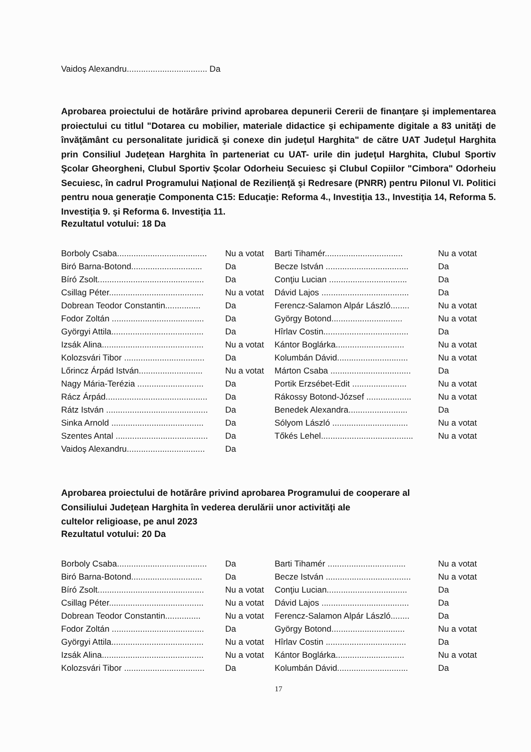Vaidoş Alexandru.................................. Da
Aprobarea proiectului de hotărâre privind aprobarea depunerii Cererii de finanţare şi implementarea proiectului cu titlul "Dotarea cu mobilier, materiale didactice şi echipamente digitale a 83 unităţi de învăţământ cu personalitate juridică şi conexe din judeţul Harghita" de către UAT Judeţul Harghita prin Consiliul Judeţean Harghita în parteneriat cu UAT- urile din judeţul Harghita, Clubul Sportiv Şcolar Gheorgheni, Clubul Sportiv Şcolar Odorheiu Secuiesc şi Clubul Copiilor "Cimbora" Odorheiu Secuiesc, în cadrul Programului Naţional de Rezilienţă şi Redresare (PNRR) pentru Pilonul VI. Politici pentru noua generaţie Componenta C15: Educaţie: Reforma 4., Investiţia 13., Investiţia 14, Reforma 5. Investiţia 9. şi Reforma 6. Investiţia 11.
Rezultatul votului: 18 Da
| Borboly Csaba...................................... | Nu a votat | Barti Tihamér................................. | Nu a votat |
| Biró Barna-Botond.............................. | Da | Becze István ................................... | Da |
| Bíró Zsolt............................................. | Da | Conţiu Lucian ................................. | Da |
| Csillag Péter........................................ | Nu a votat | Dávid Lajos ..................................... | Da |
| Dobrean Teodor Constantin............... | Da | Ferencz-Salamon Alpár László........ | Nu a votat |
| Fodor Zoltán ....................................... | Da | György Botond.............................. | Nu a votat |
| Györgyi Attila....................................... | Da | Hîrlav Costin.................................... | Da |
| Izsák Alina........................................... | Nu a votat | Kántor Boglárka............................. | Nu a votat |
| Kolozsvári Tibor .................................. | Da | Kolumbán Dávid.............................. | Nu a votat |
| Lőrincz Árpád István........................... | Nu a votat | Márton Csaba .................................. | Da |
| Nagy Mária-Terézia ............................ | Da | Portik Erzsébet-Edit ....................... | Nu a votat |
| Rácz Árpád........................................... | Da | Rákossy Botond-József ................... | Nu a votat |
| Rátz István ........................................... | Da | Benedek Alexandra......................... | Da |
| Sinka Arnold ....................................... | Da | Sólyom László ................................ | Nu a votat |
| Szentes Antal ....................................... | Da | Tőkés Lehel....................................... | Nu a votat |
| Vaidoş Alexandru................................. | Da | | |
Aprobarea proiectului de hotărâre privind aprobarea Programului de cooperare al
Consiliului Judeţean Harghita în vederea derulării unor activităţi ale
cultelor religioase, pe anul 2023
Rezultatul votului: 20 Da
| Borboly Csaba...................................... | Da | Barti Tihamér ................................. | Nu a votat |
| Biró Barna-Botond.............................. | Da | Becze István .................................... | Nu a votat |
| Bíró Zsolt............................................. | Nu a votat | Conţiu Lucian.................................. | Da |
| Csillag Péter........................................ | Nu a votat | Dávid Lajos ..................................... | Da |
| Dobrean Teodor Constantin............... | Nu a votat | Ferencz-Salamon Alpár László........ | Da |
| Fodor Zoltán ....................................... | Da | György Botond............................... | Nu a votat |
| Györgyi Attila....................................... | Nu a votat | Hîrlav Costin .................................. | Da |
| Izsák Alina........................................... | Nu a votat | Kántor Boglárka............................. | Nu a votat |
| Kolozsvári Tibor .................................. | Da | Kolumbán Dávid.............................. | Da |
17